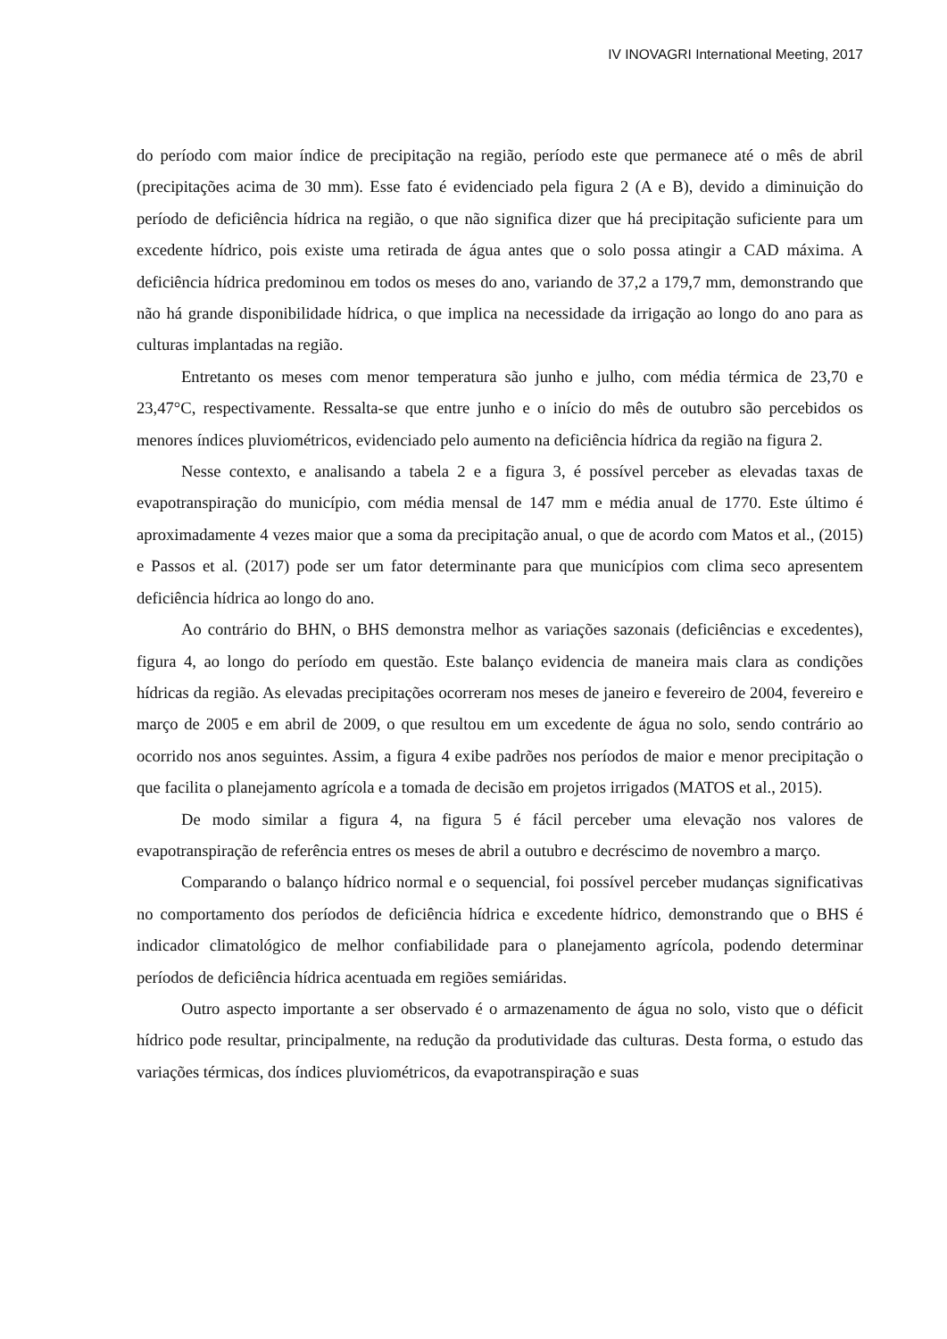IV INOVAGRI International Meeting, 2017
do período com maior índice de precipitação na região, período este que permanece até o mês de abril (precipitações acima de 30 mm). Esse fato é evidenciado pela figura 2 (A e B), devido a diminuição do período de deficiência hídrica na região, o que não significa dizer que há precipitação suficiente para um excedente hídrico, pois existe uma retirada de água antes que o solo possa atingir a CAD máxima. A deficiência hídrica predominou em todos os meses do ano, variando de 37,2 a 179,7 mm, demonstrando que não há grande disponibilidade hídrica, o que implica na necessidade da irrigação ao longo do ano para as culturas implantadas na região.
Entretanto os meses com menor temperatura são junho e julho, com média térmica de 23,70 e 23,47°C, respectivamente. Ressalta-se que entre junho e o início do mês de outubro são percebidos os menores índices pluviométricos, evidenciado pelo aumento na deficiência hídrica da região na figura 2.
Nesse contexto, e analisando a tabela 2 e a figura 3, é possível perceber as elevadas taxas de evapotranspiração do município, com média mensal de 147 mm e média anual de 1770. Este último é aproximadamente 4 vezes maior que a soma da precipitação anual, o que de acordo com Matos et al., (2015) e Passos et al. (2017) pode ser um fator determinante para que municípios com clima seco apresentem deficiência hídrica ao longo do ano.
Ao contrário do BHN, o BHS demonstra melhor as variações sazonais (deficiências e excedentes), figura 4, ao longo do período em questão. Este balanço evidencia de maneira mais clara as condições hídricas da região. As elevadas precipitações ocorreram nos meses de janeiro e fevereiro de 2004, fevereiro e março de 2005 e em abril de 2009, o que resultou em um excedente de água no solo, sendo contrário ao ocorrido nos anos seguintes. Assim, a figura 4 exibe padrões nos períodos de maior e menor precipitação o que facilita o planejamento agrícola e a tomada de decisão em projetos irrigados (MATOS et al., 2015).
De modo similar a figura 4, na figura 5 é fácil perceber uma elevação nos valores de evapotranspiração de referência entres os meses de abril a outubro e decréscimo de novembro a março.
Comparando o balanço hídrico normal e o sequencial, foi possível perceber mudanças significativas no comportamento dos períodos de deficiência hídrica e excedente hídrico, demonstrando que o BHS é indicador climatológico de melhor confiabilidade para o planejamento agrícola, podendo determinar períodos de deficiência hídrica acentuada em regiões semiáridas.
Outro aspecto importante a ser observado é o armazenamento de água no solo, visto que o déficit hídrico pode resultar, principalmente, na redução da produtividade das culturas. Desta forma, o estudo das variações térmicas, dos índices pluviométricos, da evapotranspiração e suas